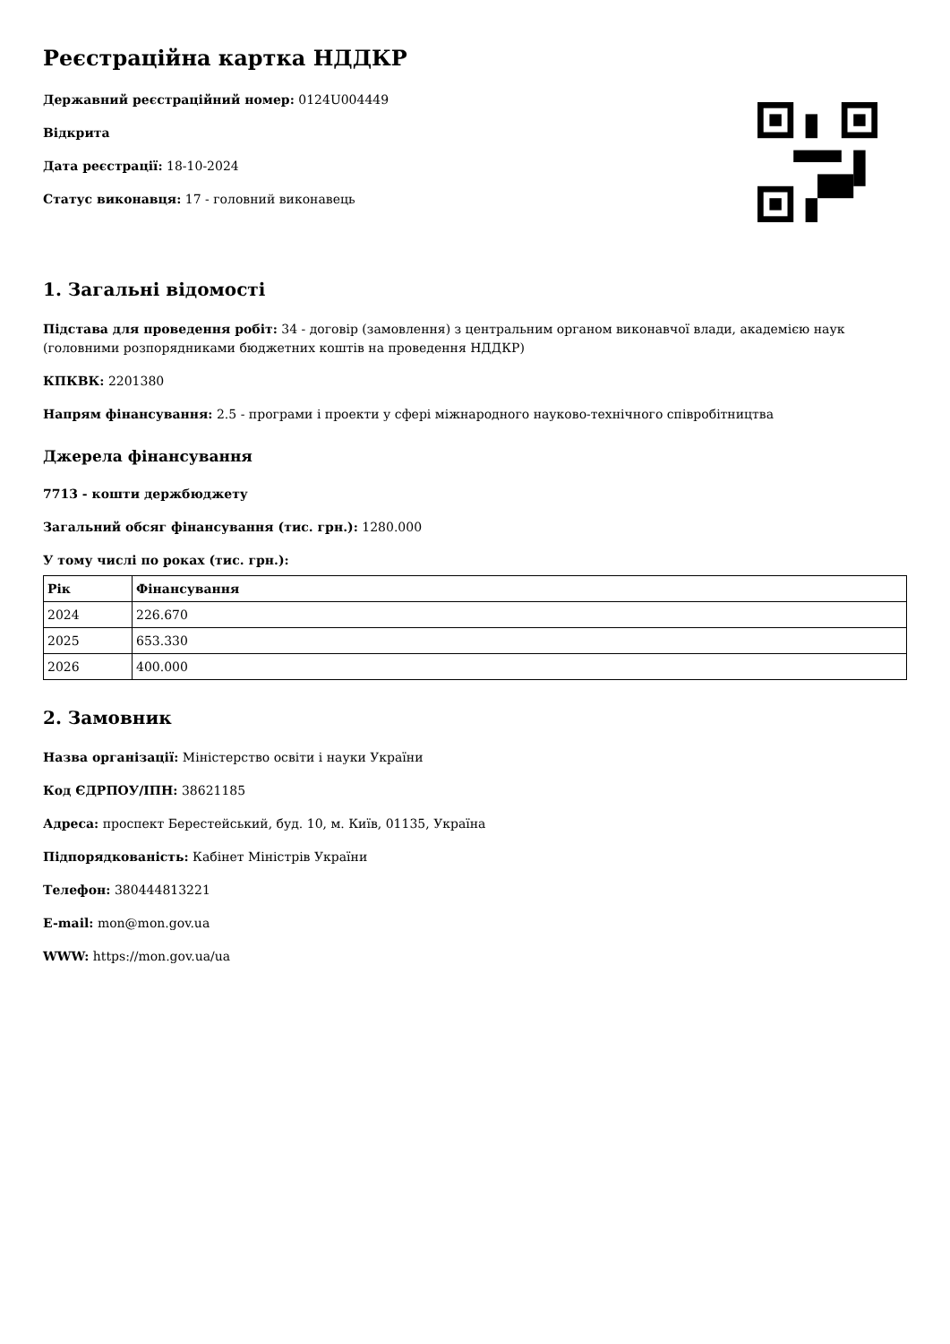Реєстраційна картка НДДКР
Державний реєстраційний номер: 0124U004449
Відкрита
Дата реєстрації: 18-10-2024
Статус виконавця: 17 - головний виконавець
1. Загальні відомості
Підстава для проведення робіт: 34 - договір (замовлення) з центральним органом виконавчої влади, академією наук (головними розпорядниками бюджетних коштів на проведення НДДКР)
КПКВК: 2201380
Напрям фінансування: 2.5 - програми і проекти у сфері міжнародного науково-технічного співробітництва
Джерела фінансування
7713 - кошти держбюджету
Загальний обсяг фінансування (тис. грн.): 1280.000
У тому числі по роках (тис. грн.):
| Рік | Фінансування |
| --- | --- |
| 2024 | 226.670 |
| 2025 | 653.330 |
| 2026 | 400.000 |
2. Замовник
Назва організації: Міністерство освіти і науки України
Код ЄДРПОУ/ІПН: 38621185
Адреса: проспект Берестейський, буд. 10, м. Київ, 01135, Україна
Підпорядкованість: Кабінет Міністрів України
Телефон: 380444813221
E-mail: mon@mon.gov.ua
WWW: https://mon.gov.ua/ua